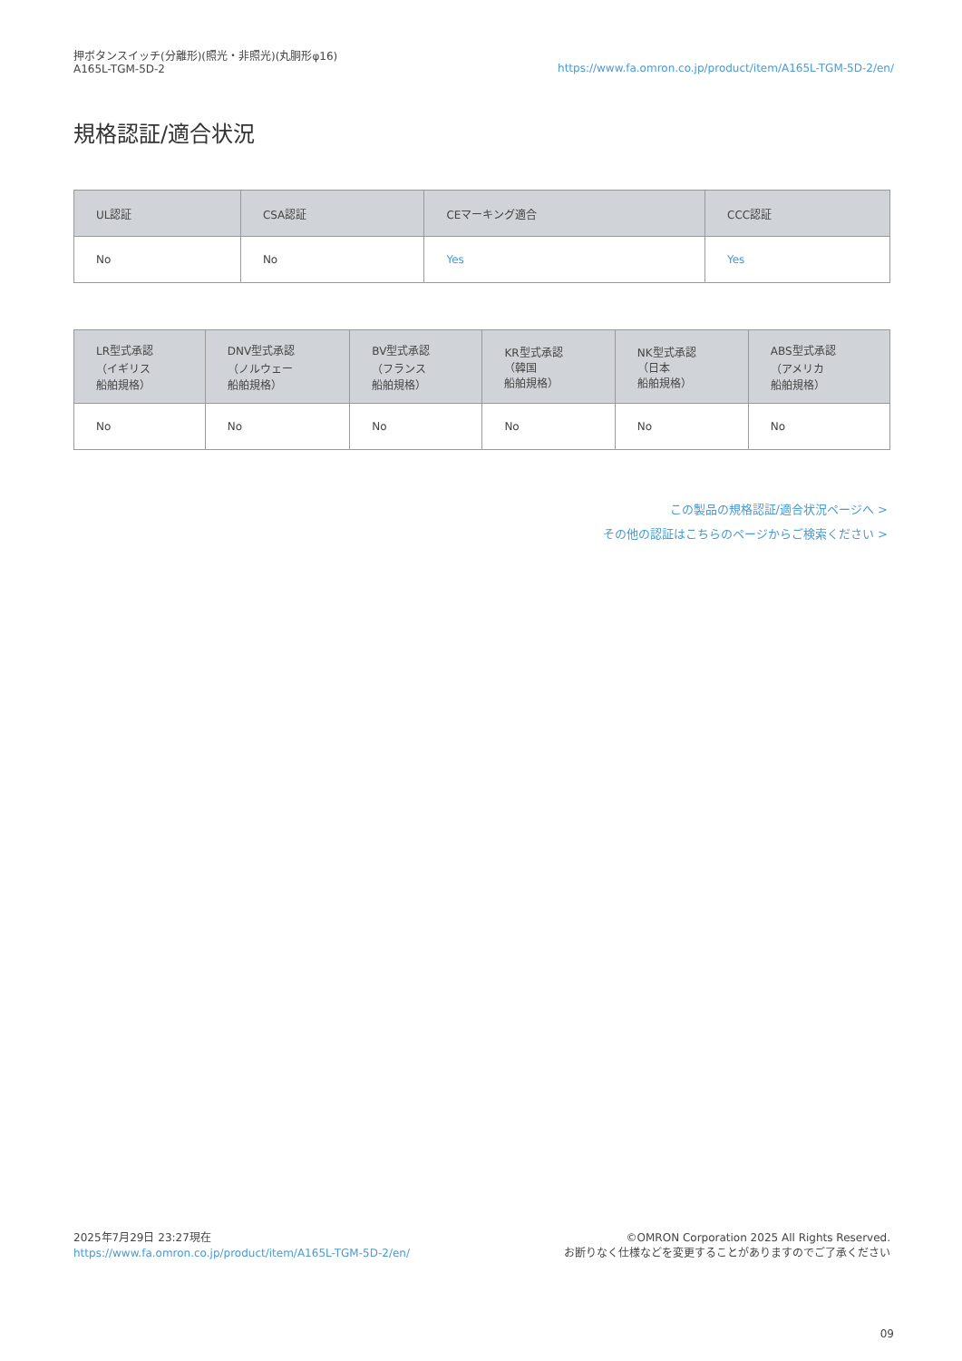押ボタンスイッチ(分離形)(照光・非照光)(丸胴形φ16)
A165L-TGM-5D-2
https://www.fa.omron.co.jp/product/item/A165L-TGM-5D-2/en/
規格認証/適合状況
| UL認証 | CSA認証 | CEマーキング適合 | CCC認証 |
| --- | --- | --- | --- |
| No | No | Yes | Yes |
| LR型式承認 （イギリス 船舶規格） | DNV型式承認 （ノルウェー 船舶規格） | BV型式承認 （フランス 船舶規格） | KR型式承認 （韓国 船舶規格） | NK型式承認 （日本 船舶規格） | ABS型式承認 （アメリカ 船舶規格） |
| --- | --- | --- | --- | --- | --- |
| No | No | No | No | No | No |
この製品の規格認証/適合状況ページへ >
その他の認証はこちらのページからご検索ください >
2025年7月29日 23:27現在
https://www.fa.omron.co.jp/product/item/A165L-TGM-5D-2/en/
©OMRON Corporation 2025 All Rights Reserved.
お断りなく仕様などを変更することがありますのでご了承ください
09